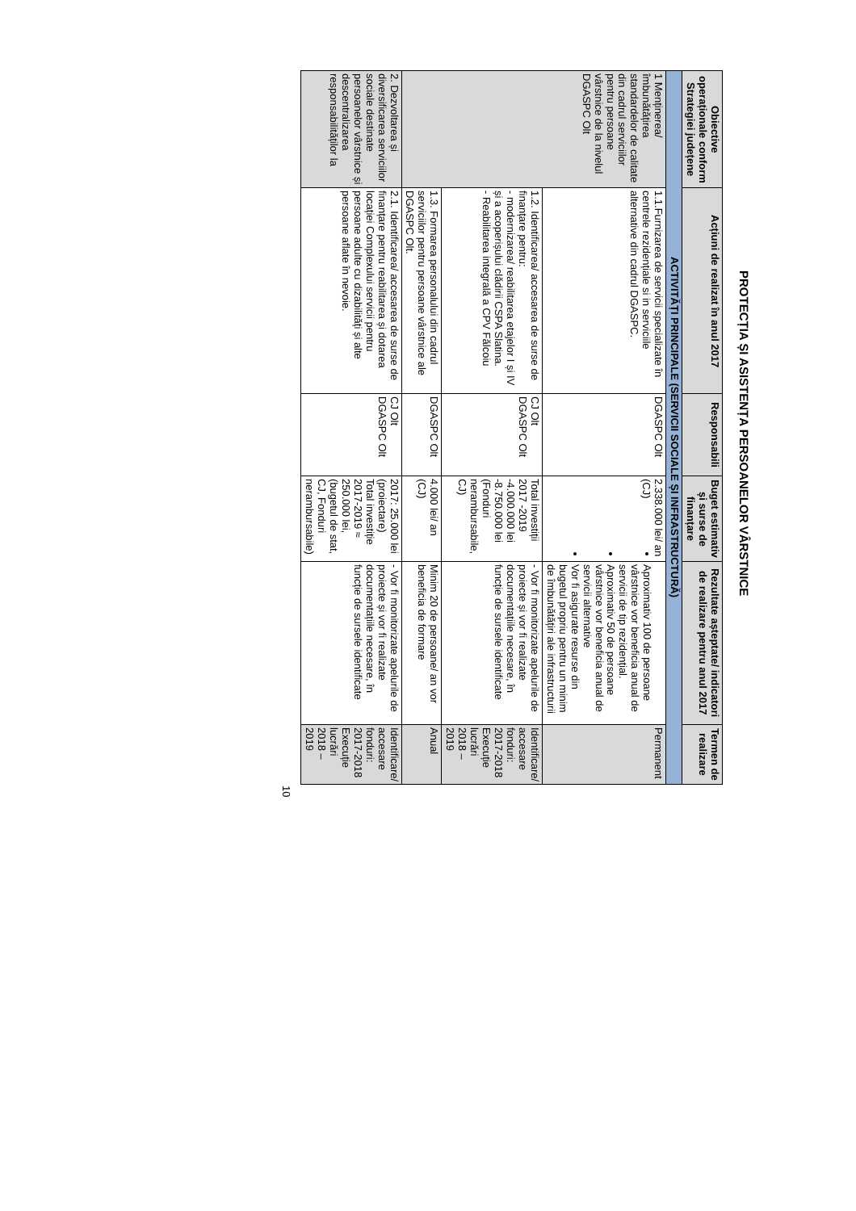PROTECȚIA ȘI ASISTENȚA PERSOANELOR VÂRSTNICE
| Obiective operaționale conform Strategiei județene | Acțiuni de realizat în anul 2017 | Responsabili | Buget estimativ și surse de finanțare | Rezultate așteptate/ indicatori de realizare pentru anul 2017 | Termen de realizare |
| --- | --- | --- | --- | --- | --- |
| ACTIVITĂȚI PRINCIPALE (SERVICII SOCIALE ȘI INFRASTRUCTURĂ) | | | | | |
| 1 Menținerea/ îmbunătățirea standardelor de calitate din cadrul serviciilor pentru persoane vârstnice de la nivelul DGASPC Olt | 1.1.Furnizarea de servicii specializate în centrele rezidențiale si in serviciile alternative din cadrul DGASPC. | DGASPC Olt | 2.338.000 lei/ an (CJ) | Aproximativ 100 de persoane vârstnice vor beneficia anual de servicii de tip rezidențial. Aproximativ 50 de persoane vârstnice vor beneficia anual de servicii alternative Vor fi asigurate resurse din bugetul propriu pentru un minim de îmbunătățiri ale infrastructurii | Permanent |
| | 1.2. Identificarea/ accesarea de surse de finanțare pentru: - modernizarea/ reabilitarea etajelor I și IV și a acoperișului clădirii CSPA Slatina. - Reabilitarea integrală a CPV Fălcoiu | CJ Olt DGASPC Olt | Total investiții 2017 -2019 -4.000.000 lei -8.750.000 lei (Fonduri nerambursabile, CJ) | - Vor fi monitorizate apelurile de proiecte și vor fi realizate documentațiile necesare, în funcție de sursele identificate | Identificare/ accesare fonduri: 2017-2018 Execuție lucrări 2018 – 2019 |
| | 1.3. Formarea personalului din cadrul serviciilor pentru persoane vârstnice ale DGASPC Olt. | DGASPC Olt | 4.000 lei/ an (CJ) | Minim 20 de persoane/ an vor beneficia de formare | Anual |
| 2. Dezvoltarea și diversificarea serviciilor sociale destinate persoanelor vârstnice și descentralizarea responsabilităților la | 2.1. Identificarea/ accesarea de surse de finanțare pentru reabilitarea și dotarea locației Complexului servicii pentru persoane adulte cu dizabilități și alte persoane aflate în nevoie. | CJ Olt DGASPC Olt | 2017: 25.000 lei (proiectare) Total investiție 2017-2019 ≈ 250.000 lei, (bugetul de stat, CJ, Fonduri nerambursabile) | - Vor fi monitorizate apelurile de proiecte și vor fi realizate documentațiile necesare, în funcție de sursele identificate | Identificare/ accesare fonduri: 2017-2018 Execuție lucrări 2018 – 2019 |
10